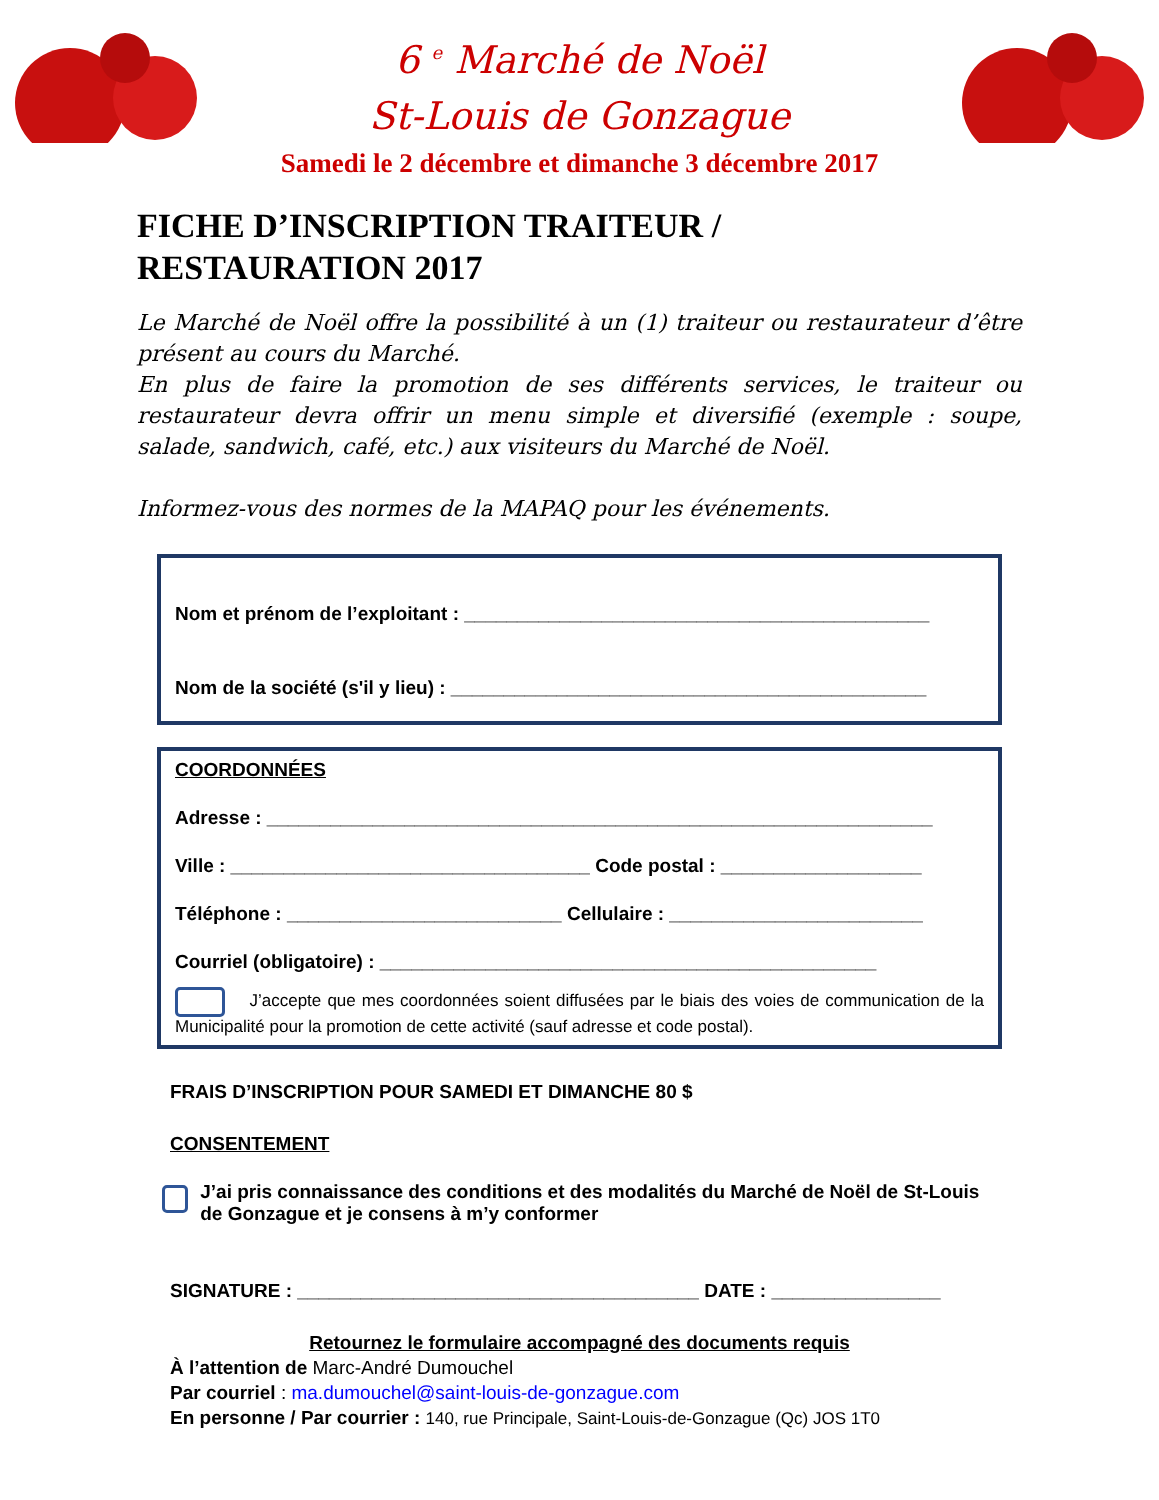6 <sup>e</sup> Marché de Noël
St-Louis de Gonzague
Samedi le 2 décembre et dimanche 3 décembre 2017
FICHE D’INSCRIPTION TRAITEUR /
RESTAURATION 2017
Le Marché de Noël offre la possibilité à un (1) traiteur ou restaurateur d’être présent au cours du Marché.
En plus de faire la promotion de ses différents services, le traiteur ou restaurateur devra offrir un menu simple et diversifié (exemple : soupe, salade, sandwich, café, etc.) aux visiteurs du Marché de Noël.
Informez-vous des normes de la MAPAQ pour les événements.
Nom et prénom de l’exploitant : ____________________________________________
Nom de la société (s'il y lieu) : _____________________________________________
COORDONNÉES
Adresse : _______________________________________________________________
Ville : __________________________________ Code postal : ___________________
Téléphone : __________________________ Cellulaire : ________________________
Courriel (obligatoire) : _______________________________________________
J’accepte que mes coordonnées soient diffusées par le biais des voies de communication de la Municipalité pour la promotion de cette activité (sauf adresse et code postal).
FRAIS D’INSCRIPTION POUR SAMEDI ET DIMANCHE 80 $
CONSENTEMENT
J’ai pris connaissance des conditions et des modalités du Marché de Noël de St-Louis de Gonzague et je consens à m’y conformer
SIGNATURE : ______________________________________ DATE : ________________
Retournez le formulaire accompagné des documents requis
À l’attention de Marc-André Dumouchel
Par courriel : ma.dumouchel@saint-louis-de-gonzague.com
En personne / Par courrier : 140, rue Principale, Saint-Louis-de-Gonzague (Qc) JOS 1T0